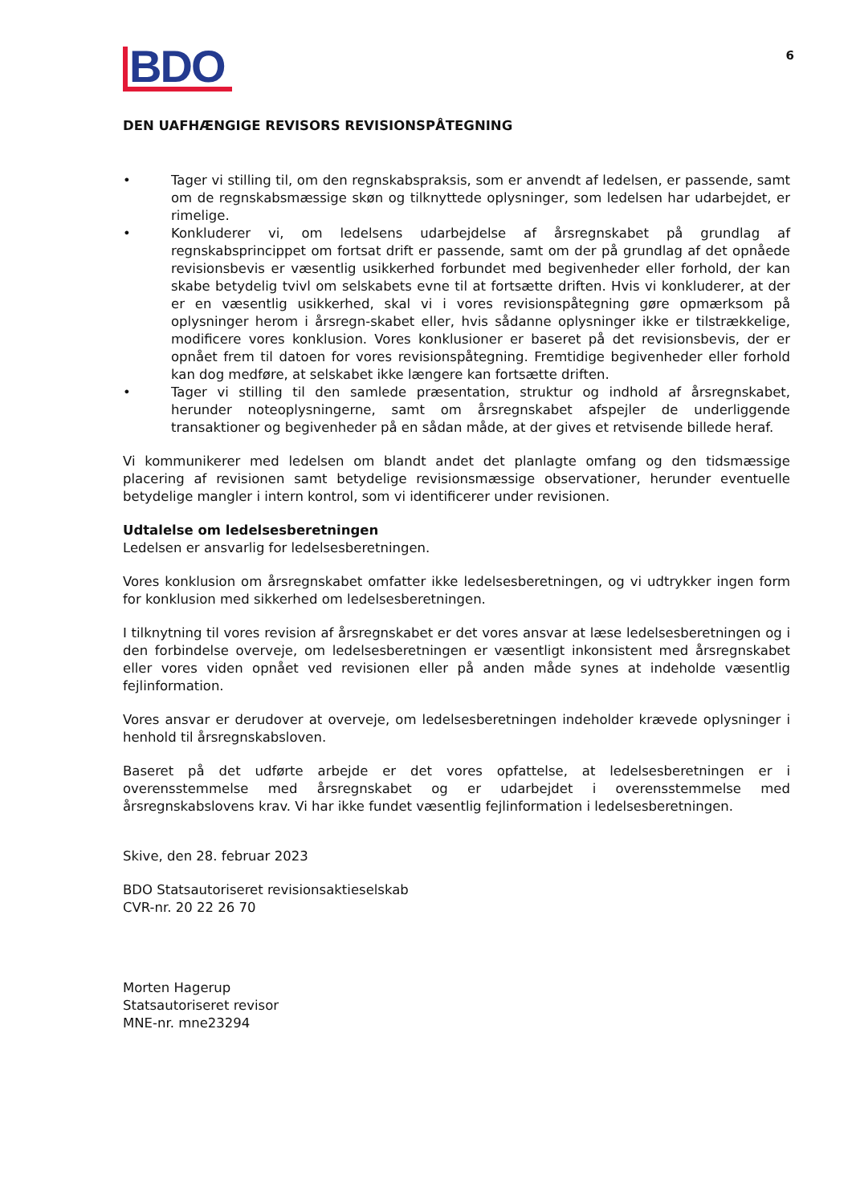BDO
6
DEN UAFHÆNGIGE REVISORS REVISIONSPÅTEGNING
• Tager vi stilling til, om den regnskabspraksis, som er anvendt af ledelsen, er passende, samt om de regnskabsmæssige skøn og tilknyttede oplysninger, som ledelsen har udarbejdet, er rimelige.
• Konkluderer vi, om ledelsens udarbejdelse af årsregnskabet på grundlag af regnskabsprincippet om fortsat drift er passende, samt om der på grundlag af det opnåede revisionsbevis er væsentlig usikkerhed forbundet med begivenheder eller forhold, der kan skabe betydelig tvivl om selskabets evne til at fortsætte driften. Hvis vi konkluderer, at der er en væsentlig usikkerhed, skal vi i vores revisionspåtegning gøre opmærksom på oplysninger herom i årsregn-skabet eller, hvis sådanne oplysninger ikke er tilstrækkelige, modificere vores konklusion. Vores konklusioner er baseret på det revisionsbevis, der er opnået frem til datoen for vores revisionspåtegning. Fremtidige begivenheder eller forhold kan dog medføre, at selskabet ikke længere kan fortsætte driften.
• Tager vi stilling til den samlede præsentation, struktur og indhold af årsregnskabet, herunder noteoplysningerne, samt om årsregnskabet afspejler de underliggende transaktioner og begivenheder på en sådan måde, at der gives et retvisende billede heraf.
Vi kommunikerer med ledelsen om blandt andet det planlagte omfang og den tidsmæssige placering af revisionen samt betydelige revisionsmæssige observationer, herunder eventuelle betydelige mangler i intern kontrol, som vi identificerer under revisionen.
Udtalelse om ledelsesberetningen
Ledelsen er ansvarlig for ledelsesberetningen.
Vores konklusion om årsregnskabet omfatter ikke ledelsesberetningen, og vi udtrykker ingen form for konklusion med sikkerhed om ledelsesberetningen.
I tilknytning til vores revision af årsregnskabet er det vores ansvar at læse ledelsesberetningen og i den forbindelse overveje, om ledelsesberetningen er væsentligt inkonsistent med årsregnskabet eller vores viden opnået ved revisionen eller på anden måde synes at indeholde væsentlig fejlinformation.
Vores ansvar er derudover at overveje, om ledelsesberetningen indeholder krævede oplysninger i henhold til årsregnskabsloven.
Baseret på det udførte arbejde er det vores opfattelse, at ledelsesberetningen er i overensstemmelse med årsregnskabet og er udarbejdet i overensstemmelse med årsregnskabslovens krav. Vi har ikke fundet væsentlig fejlinformation i ledelsesberetningen.
Skive, den 28. februar 2023
BDO Statsautoriseret revisionsaktieselskab
CVR-nr. 20 22 26 70
Morten Hagerup
Statsautoriseret revisor
MNE-nr. mne23294